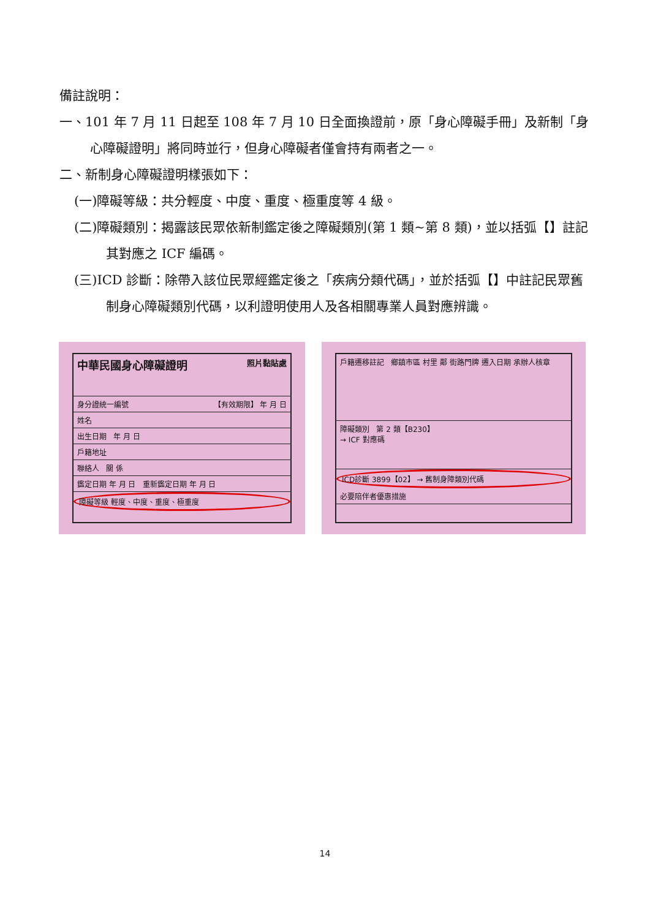備註說明：
一、101 年 7 月 11 日起至 108 年 7 月 10 日全面換證前，原「身心障礙手冊」及新制「身心障礙證明」將同時並行，但身心障礙者僅會持有兩者之一。
二、新制身心障礙證明樣張如下：
(一)障礙等級：共分輕度、中度、重度、極重度等 4 級。
(二)障礙類別：揭露該民眾依新制鑑定後之障礙類別(第 1 類~第 8 類)，並以括弧【】註記其對應之 ICF 編碼。
(三)ICD 診斷：除帶入該位民眾經鑑定後之「疾病分類代碼」，並於括弧【】中註記民眾舊制身心障礙類別代碼，以利證明使用人及各相關專業人員對應辨識。
中華民國身心障礙證明 照片黏貼處
身分證統一編號 【有效期限】 年 月 日
姓名
出生日期 年 月 日
戶籍地址
聯絡人 關 係
鑑定日期 年 月 日 重新鑑定日期 年 月 日
障礙等級 輕度、中度、重度、極重度
戶籍遷移註記 鄉鎮市區 村里 鄰 街路門牌 遷入日期 承辦人核章
障礙類別 第 2 類【B230】
→ ICF 對應碼
ICD診斷 3899【02】 → 舊制身障類別代碼
必要陪伴者優惠措施
14